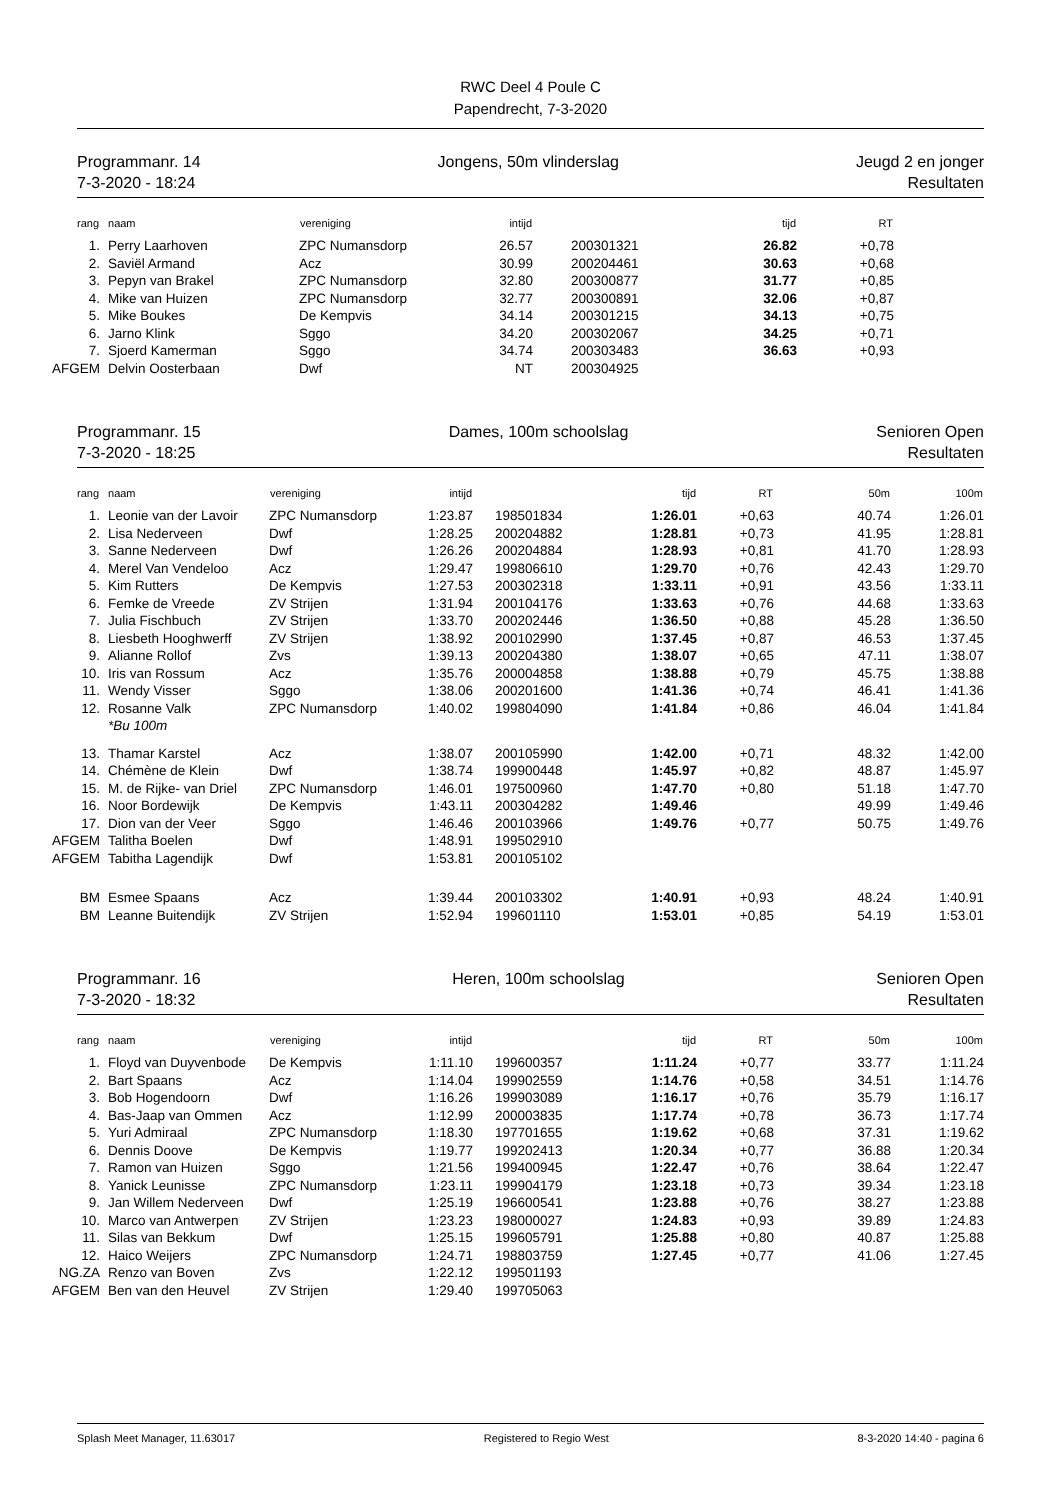RWC Deel 4 Poule C
Papendrecht, 7-3-2020
Programmanr. 14
7-3-2020 - 18:24
Jongens, 50m vlinderslag Jeugd 2 en jonger
Resultaten
| rang | naam | vereniging | intijd | | tijd | RT | |
| --- | --- | --- | --- | --- | --- | --- | --- |
| 1. | Perry Laarhoven | ZPC Numansdorp | 26.57 | 200301321 | 26.82 | +0,78 | |
| 2. | Saviël Armand | Acz | 30.99 | 200204461 | 30.63 | +0,68 | |
| 3. | Pepyn van Brakel | ZPC Numansdorp | 32.80 | 200300877 | 31.77 | +0,85 | |
| 4. | Mike van Huizen | ZPC Numansdorp | 32.77 | 200300891 | 32.06 | +0,87 | |
| 5. | Mike Boukes | De Kempvis | 34.14 | 200301215 | 34.13 | +0,75 | |
| 6. | Jarno Klink | Sggo | 34.20 | 200302067 | 34.25 | +0,71 | |
| 7. | Sjoerd Kamerman | Sggo | 34.74 | 200303483 | 36.63 | +0,93 | |
| AFGEM | Delvin Oosterbaan | Dwf | NT | 200304925 | | | |
Programmanr. 15
7-3-2020 - 18:25
Dames, 100m schoolslag Senioren Open
Resultaten
| rang | naam | vereniging | intijd | | tijd | RT | 50m | 100m |
| --- | --- | --- | --- | --- | --- | --- | --- | --- |
| 1. | Leonie van der Lavoir | ZPC Numansdorp | 1:23.87 | 198501834 | 1:26.01 | +0,63 | 40.74 | 1:26.01 |
| 2. | Lisa Nederveen | Dwf | 1:28.25 | 200204882 | 1:28.81 | +0,73 | 41.95 | 1:28.81 |
| 3. | Sanne Nederveen | Dwf | 1:26.26 | 200204884 | 1:28.93 | +0,81 | 41.70 | 1:28.93 |
| 4. | Merel Van Vendeloo | Acz | 1:29.47 | 199806610 | 1:29.70 | +0,76 | 42.43 | 1:29.70 |
| 5. | Kim Rutters | De Kempvis | 1:27.53 | 200302318 | 1:33.11 | +0,91 | 43.56 | 1:33.11 |
| 6. | Femke de Vreede | ZV Strijen | 1:31.94 | 200104176 | 1:33.63 | +0,76 | 44.68 | 1:33.63 |
| 7. | Julia Fischbuch | ZV Strijen | 1:33.70 | 200202446 | 1:36.50 | +0,88 | 45.28 | 1:36.50 |
| 8. | Liesbeth Hooghwerff | ZV Strijen | 1:38.92 | 200102990 | 1:37.45 | +0,87 | 46.53 | 1:37.45 |
| 9. | Alianne Rollof | Zvs | 1:39.13 | 200204380 | 1:38.07 | +0,65 | 47.11 | 1:38.07 |
| 10. | Iris van Rossum | Acz | 1:35.76 | 200004858 | 1:38.88 | +0,79 | 45.75 | 1:38.88 |
| 11. | Wendy Visser | Sggo | 1:38.06 | 200201600 | 1:41.36 | +0,74 | 46.41 | 1:41.36 |
| 12. | Rosanne Valk | ZPC Numansdorp | 1:40.02 | 199804090 | 1:41.84 | +0,86 | 46.04 | 1:41.84 |
| | *Bu 100m | | | | | | | |
| 13. | Thamar Karstel | Acz | 1:38.07 | 200105990 | 1:42.00 | +0,71 | 48.32 | 1:42.00 |
| 14. | Chémène de Klein | Dwf | 1:38.74 | 199900448 | 1:45.97 | +0,82 | 48.87 | 1:45.97 |
| 15. | M. de Rijke- van Driel | ZPC Numansdorp | 1:46.01 | 197500960 | 1:47.70 | +0,80 | 51.18 | 1:47.70 |
| 16. | Noor Bordewijk | De Kempvis | 1:43.11 | 200304282 | 1:49.46 | | 49.99 | 1:49.46 |
| 17. | Dion van der Veer | Sggo | 1:46.46 | 200103966 | 1:49.76 | +0,77 | 50.75 | 1:49.76 |
| AFGEM | Talitha Boelen | Dwf | 1:48.91 | 199502910 | | | | |
| AFGEM | Tabitha Lagendijk | Dwf | 1:53.81 | 200105102 | | | | |
| BM | Esmee Spaans | Acz | 1:39.44 | 200103302 | 1:40.91 | +0,93 | 48.24 | 1:40.91 |
| BM | Leanne Buitendijk | ZV Strijen | 1:52.94 | 199601110 | 1:53.01 | +0,85 | 54.19 | 1:53.01 |
Programmanr. 16
7-3-2020 - 18:32
Heren, 100m schoolslag Senioren Open
Resultaten
| rang | naam | vereniging | intijd | | tijd | RT | 50m | 100m |
| --- | --- | --- | --- | --- | --- | --- | --- | --- |
| 1. | Floyd van Duyvenbode | De Kempvis | 1:11.10 | 199600357 | 1:11.24 | +0,77 | 33.77 | 1:11.24 |
| 2. | Bart Spaans | Acz | 1:14.04 | 199902559 | 1:14.76 | +0,58 | 34.51 | 1:14.76 |
| 3. | Bob Hogendoorn | Dwf | 1:16.26 | 199903089 | 1:16.17 | +0,76 | 35.79 | 1:16.17 |
| 4. | Bas-Jaap van Ommen | Acz | 1:12.99 | 200003835 | 1:17.74 | +0,78 | 36.73 | 1:17.74 |
| 5. | Yuri Admiraal | ZPC Numansdorp | 1:18.30 | 197701655 | 1:19.62 | +0,68 | 37.31 | 1:19.62 |
| 6. | Dennis Doove | De Kempvis | 1:19.77 | 199202413 | 1:20.34 | +0,77 | 36.88 | 1:20.34 |
| 7. | Ramon van Huizen | Sggo | 1:21.56 | 199400945 | 1:22.47 | +0,76 | 38.64 | 1:22.47 |
| 8. | Yanick Leunisse | ZPC Numansdorp | 1:23.11 | 199904179 | 1:23.18 | +0,73 | 39.34 | 1:23.18 |
| 9. | Jan Willem Nederveen | Dwf | 1:25.19 | 196600541 | 1:23.88 | +0,76 | 38.27 | 1:23.88 |
| 10. | Marco van Antwerpen | ZV Strijen | 1:23.23 | 198000027 | 1:24.83 | +0,93 | 39.89 | 1:24.83 |
| 11. | Silas van Bekkum | Dwf | 1:25.15 | 199605791 | 1:25.88 | +0,80 | 40.87 | 1:25.88 |
| 12. | Haico Weijers | ZPC Numansdorp | 1:24.71 | 198803759 | 1:27.45 | +0,77 | 41.06 | 1:27.45 |
| NG.ZA | Renzo van Boven | Zvs | 1:22.12 | 199501193 | | | | |
| AFGEM | Ben van den Heuvel | ZV Strijen | 1:29.40 | 199705063 | | | | |
Splash Meet Manager, 11.63017 Registered to Regio West 8-3-2020 14:40 - pagina 6